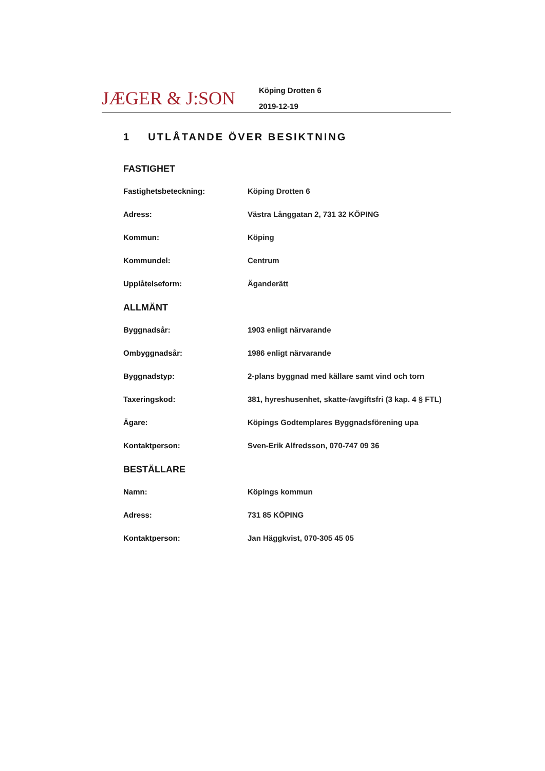JÆGER & J:SON
Köping Drotten 6
2019-12-19
1 UTLÅTANDE ÖVER BESIKTNING
FASTIGHET
| Fastighetsbeteckning: | Köping Drotten 6 |
| Adress: | Västra Långgatan 2, 731 32 KÖPING |
| Kommun: | Köping |
| Kommundel: | Centrum |
| Upplåtelseform: | Äganderätt |
ALLMÄNT
| Byggnadsår: | 1903 enligt närvarande |
| Ombyggnadsår: | 1986 enligt närvarande |
| Byggnadstyp: | 2-plans byggnad med källare samt vind och torn |
| Taxeringskod: | 381, hyreshusenhet, skatte-/avgiftsfri (3 kap. 4 § FTL) |
| Ägare: | Köpings Godtemplares Byggnadsförening upa |
| Kontaktperson: | Sven-Erik Alfredsson, 070-747 09 36 |
BESTÄLLARE
| Namn: | Köpings kommun |
| Adress: | 731 85 KÖPING |
| Kontaktperson: | Jan Häggkvist, 070-305 45 05 |